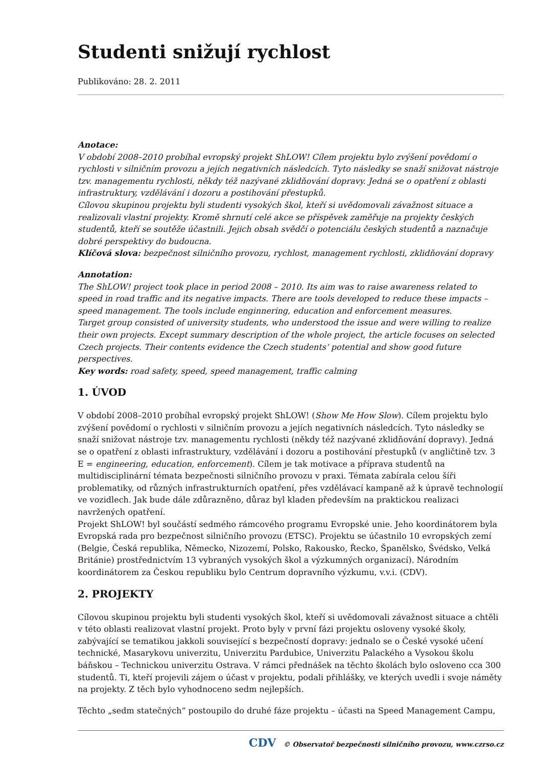Studenti snižují rychlost
Publikováno: 28. 2. 2011
Anotace:
V období 2008–2010 probíhal evropský projekt ShLOW! Cílem projektu bylo zvýšení povědomí o rychlosti v silničním provozu a jejích negativních následcích. Tyto následky se snaží snižovat nástroje tzv. managementu rychlosti, někdy též nazývané zklidňování dopravy. Jedná se o opatření z oblasti infrastruktury, vzdělávání i dozoru a postihování přestupků.
Cílovou skupinou projektu byli studenti vysokých škol, kteří si uvědomovali závažnost situace a realizovali vlastní projekty. Kromě shrnutí celé akce se příspěvek zaměřuje na projekty českých studentů, kteří se soutěže účastnili. Jejich obsah svědčí o potenciálu českých studentů a naznačuje dobré perspektivy do budoucna.
Klíčová slova: bezpečnost silničního provozu, rychlost, management rychlosti, zklidňování dopravy
Annotation:
The ShLOW! project took place in period 2008 – 2010. Its aim was to raise awareness related to speed in road traffic and its negative impacts. There are tools developed to reduce these impacts – speed management. The tools include enginnering, education and enforcement measures.
Target group consisted of university students, who understood the issue and were willing to realize their own projects. Except summary description of the whole project, the article focuses on selected Czech projects. Their contents evidence the Czech students‘ potential and show good future perspectives.
Key words: road safety, speed, speed management, traffic calming
1. ÚVOD
V období 2008–2010 probíhal evropský projekt ShLOW! (Show Me How Slow). Cílem projektu bylo zvýšení povědomí o rychlosti v silničním provozu a jejích negativních následcích. Tyto následky se snaží snižovat nástroje tzv. managementu rychlosti (někdy též nazývané zklidňování dopravy). Jedná se o opatření z oblasti infrastruktury, vzdělávání i dozoru a postihování přestupků (v angličtině tzv. 3 E = engineering, education, enforcement). Cílem je tak motivace a příprava studentů na multidisciplinární témata bezpečnosti silničního provozu v praxi. Témata zabírala celou šíři problematiky, od různých infrastrukturních opatření, přes vzdělávací kampaně až k úpravě technologií ve vozidlech. Jak bude dále zdůrazněno, důraz byl kladen především na praktickou realizaci navržených opatření.
Projekt ShLOW! byl součástí sedmého rámcového programu Evropské unie. Jeho koordinátorem byla Evropská rada pro bezpečnost silničního provozu (ETSC). Projektu se účastnilo 10 evropských zemí (Belgie, Česká republika, Německo, Nizozemí, Polsko, Rakousko, Řecko, Španělsko, Švédsko, Velká Británie) prostřednictvím 13 vybraných vysokých škol a výzkumných organizací). Národním koordinátorem za Českou republiku bylo Centrum dopravního výzkumu, v.v.i. (CDV).
2. PROJEKTY
Cílovou skupinou projektu byli studenti vysokých škol, kteří si uvědomovali závažnost situace a chtěli v této oblasti realizovat vlastní projekt. Proto byly v první fázi projektu osloveny vysoké školy, zabývající se tematikou jakkoli související s bezpečností dopravy: jednalo se o České vysoké učení technické, Masarykovu univerzitu, Univerzitu Pardubice, Univerzitu Palackého a Vysokou školu báňskou – Technickou univerzitu Ostrava. V rámci přednášek na těchto školách bylo osloveno cca 300 studentů. Ti, kteří projevili zájem o účast v projektu, podali přihlášky, ve kterých uvedli i svoje náměty na projekty. Z těch bylo vyhodnoceno sedm nejlepších.
Těchto „sedm statečných“ postoupilo do druhé fáze projektu – účasti na Speed Management Campu,
CDV © Observatoř bezpečnosti silničního provozu, www.czrso.cz